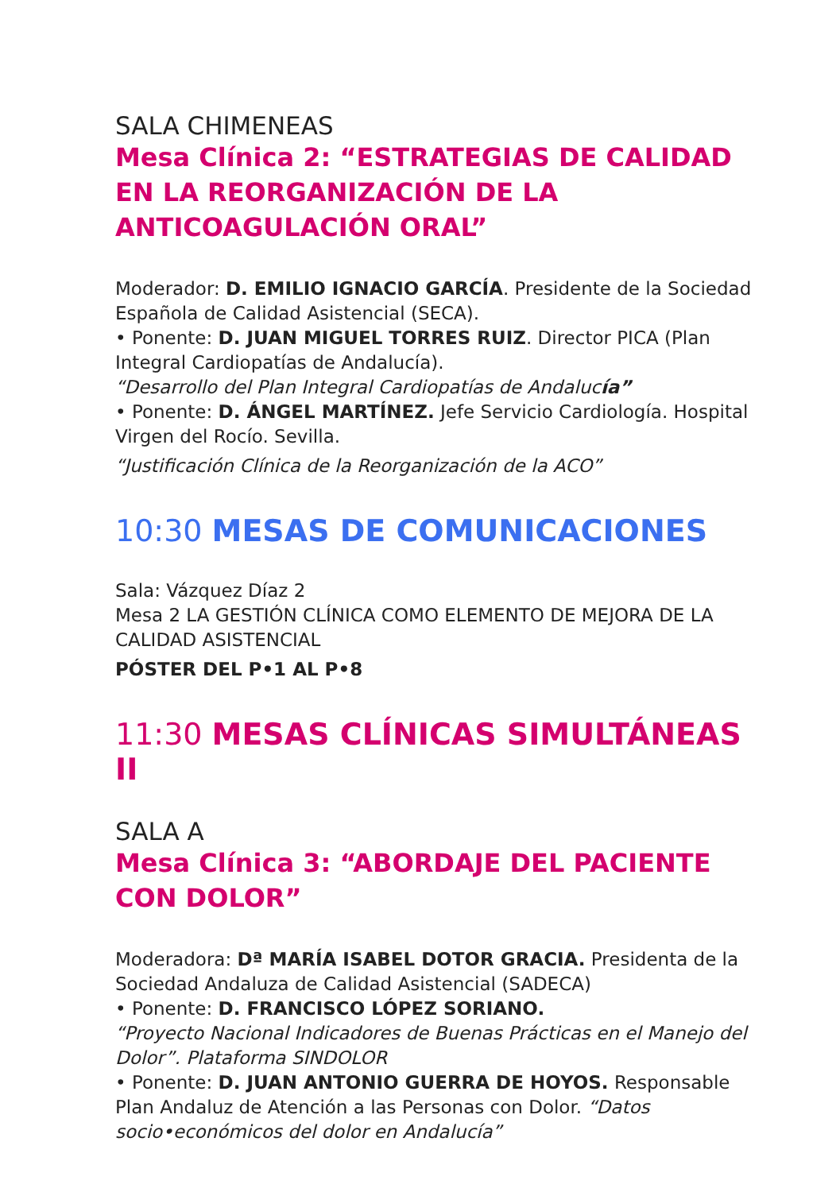SALA CHIMENEAS
Mesa Clínica 2: “ESTRATEGIAS DE CALIDAD EN LA REORGANIZACIÓN DE LA ANTICOAGULACIÓN ORAL”
Moderador: D. EMILIO IGNACIO GARCÍA. Presidente de la Sociedad Española de Calidad Asistencial (SECA).
• Ponente: D. JUAN MIGUEL TORRES RUIZ. Director PICA (Plan Integral Cardiopatías de Andalucía).
“Desarrollo del Plan Integral Cardiopatías de Andalucía”
• Ponente: D. ÁNGEL MARTÍNEZ. Jefe Servicio Cardiología. Hospital Virgen del Rocío. Sevilla.
“Justificación Clínica de la Reorganización de la ACO”
10:30 MESAS DE COMUNICACIONES
Sala: Vázquez Díaz 2
Mesa 2 LA GESTIÓN CLÍNICA COMO ELEMENTO DE MEJORA DE LA CALIDAD ASISTENCIAL
PÓSTER DEL P•1 AL P•8
11:30 MESAS CLÍNICAS SIMULTÁNEAS II
SALA A
Mesa Clínica 3: “ABORDAJE DEL PACIENTE CON DOLOR”
Moderadora: Dª MARÍA ISABEL DOTOR GRACIA. Presidenta de la Sociedad Andaluza de Calidad Asistencial (SADECA)
• Ponente: D. FRANCISCO LÓPEZ SORIANO.
“Proyecto Nacional Indicadores de Buenas Prácticas en el Manejo del Dolor”. Plataforma SINDOLOR
• Ponente: D. JUAN ANTONIO GUERRA DE HOYOS. Responsable Plan Andaluz de Atención a las Personas con Dolor. “Datos socio•económicos del dolor en Andalucía”